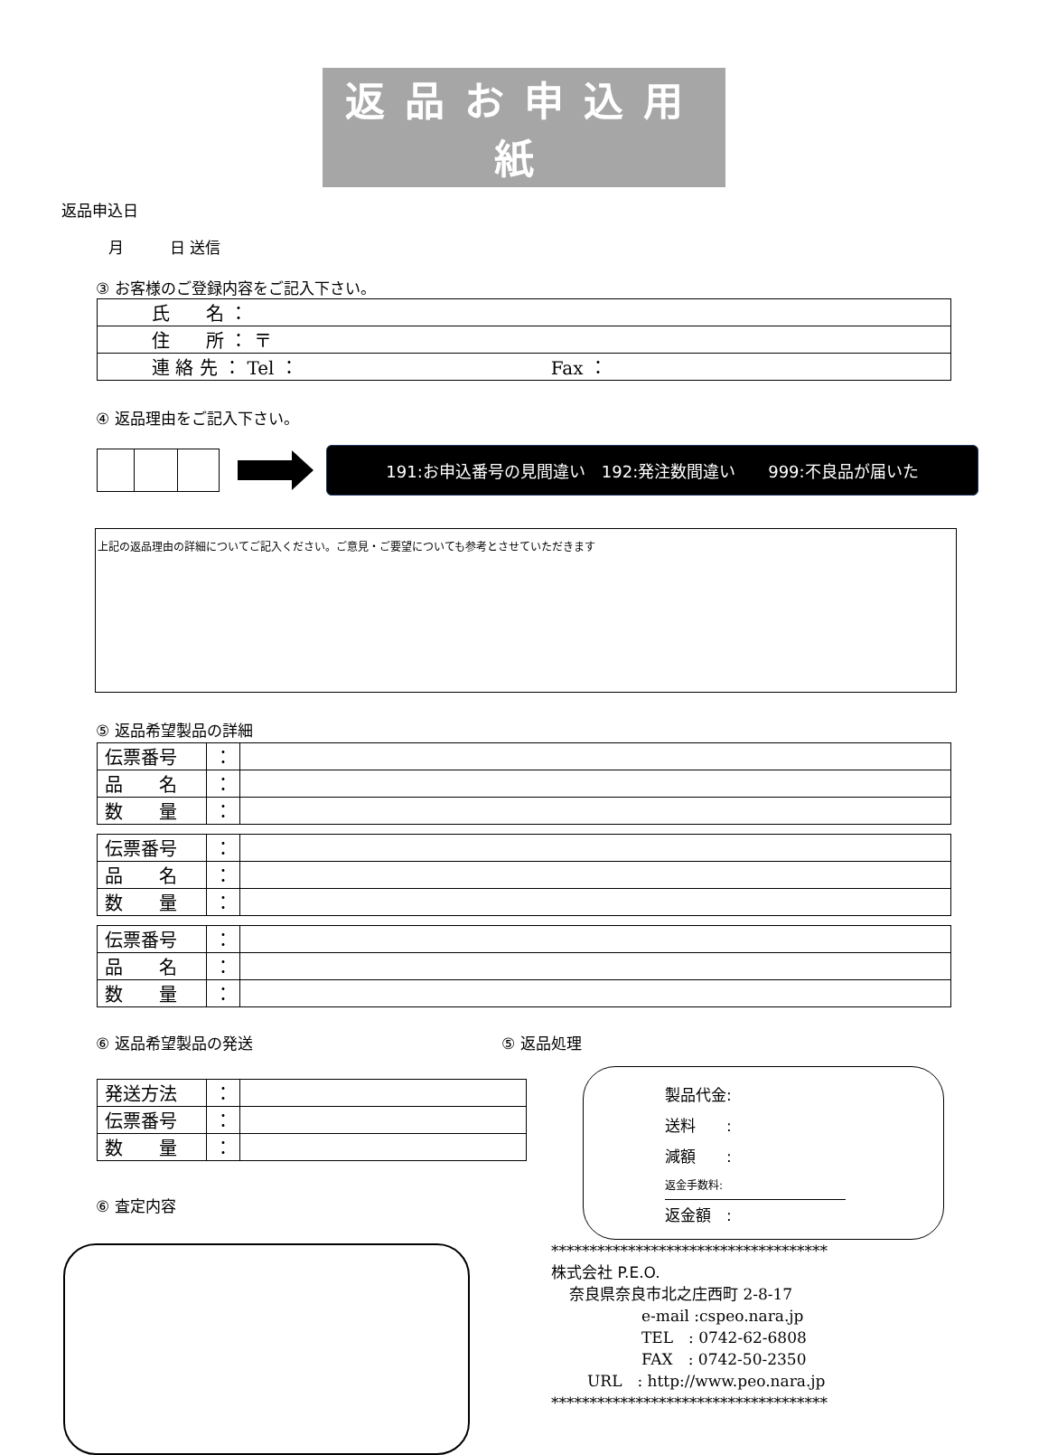返品お申込用紙
返品申込日
月　　　日 送信
③ お客様のご登録内容をご記入下さい。
| 氏 名 ： |
| 住 所 ： 〒 |
| 連 絡 先 ： Tel ： Fax ： |
④ 返品理由をご記入下さい。
191:お申込番号の見間違い　192:発注数間違い　　999:不良品が届いた
上記の返品理由の詳細についてご記入ください。ご意見・ご要望についても参考とさせていただきます
⑤ 返品希望製品の詳細
| 伝票番号 | ： | |
| 品 名 | ： | |
| 数 量 | ： | |
| 伝票番号 | ： | |
| 品 名 | ： | |
| 数 量 | ： | |
| 伝票番号 | ： | |
| 品 名 | ： | |
| 数 量 | ： | |
⑥ 返品希望製品の発送
| 発送方法 | ： | |
| 伝票番号 | ： | |
| 数 量 | ： | |
⑥ 査定内容
⑤ 返品処理
製品代金:
送料　　:
減額　　:
返金手数料:
返金額　:
************************************
株式会社 P.E.O.
奈良県奈良市北之庄西町 2-8-17
e-mail :cspeo.nara.jp
TEL　: 0742-62-6808
FAX　: 0742-50-2350
URL　: http://www.peo.nara.jp
************************************